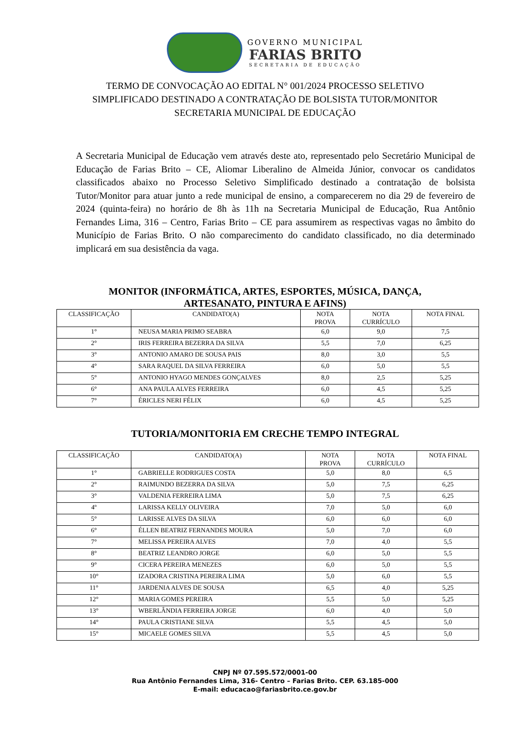GOVERNO MUNICIPAL
FARIAS BRITO
SECRETARIA DE EDUCAÇÃO
TERMO DE CONVOCAÇÃO AO EDITAL N° 001/2024 PROCESSO SELETIVO
SIMPLIFICADO DESTINADO A CONTRATAÇÃO DE BOLSISTA TUTOR/MONITOR
SECRETARIA MUNICIPAL DE EDUCAÇÃO
A Secretaria Municipal de Educação vem através deste ato, representado pelo Secretário Municipal de Educação de Farias Brito – CE, Aliomar Liberalino de Almeida Júnior, convocar os candidatos classificados abaixo no Processo Seletivo Simplificado destinado a contratação de bolsista Tutor/Monitor para atuar junto a rede municipal de ensino, a comparecerem no dia 29 de fevereiro de 2024 (quinta-feira) no horário de 8h às 11h na Secretaria Municipal de Educação, Rua Antônio Fernandes Lima, 316 – Centro, Farias Brito – CE para assumirem as respectivas vagas no âmbito do Município de Farias Brito. O não comparecimento do candidato classificado, no dia determinado implicará em sua desistência da vaga.
MONITOR (INFORMÁTICA, ARTES, ESPORTES, MÚSICA, DANÇA,
ARTESANATO, PINTURA E AFINS)
| CLASSIFICAÇÃO | CANDIDATO(A) | NOTA PROVA | NOTA CURRÍCULO | NOTA FINAL |
| --- | --- | --- | --- | --- |
| 1° | NEUSA MARIA PRIMO SEABRA | 6,0 | 9,0 | 7,5 |
| 2° | IRIS FERREIRA BEZERRA DA SILVA | 5,5 | 7,0 | 6,25 |
| 3° | ANTONIO AMARO DE SOUSA PAIS | 8,0 | 3,0 | 5,5 |
| 4° | SARA RAQUEL DA SILVA FERREIRA | 6,0 | 5,0 | 5,5 |
| 5° | ANTONIO HYAGO MENDES GONÇALVES | 8,0 | 2,5 | 5,25 |
| 6° | ANA PAULA ALVES FERREIRA | 6,0 | 4,5 | 5,25 |
| 7° | ÉRICLES NERI FÉLIX | 6,0 | 4,5 | 5,25 |
TUTORIA/MONITORIA EM CRECHE TEMPO INTEGRAL
| CLASSIFICAÇÃO | CANDIDATO(A) | NOTA PROVA | NOTA CURRÍCULO | NOTA FINAL |
| --- | --- | --- | --- | --- |
| 1° | GABRIELLE RODRIGUES COSTA | 5,0 | 8,0 | 6,5 |
| 2° | RAIMUNDO BEZERRA DA SILVA | 5,0 | 7,5 | 6,25 |
| 3° | VALDENIA FERREIRA LIMA | 5,0 | 7,5 | 6,25 |
| 4º | LARISSA KELLY OLIVEIRA | 7,0 | 5,0 | 6,0 |
| 5° | LARISSE ALVES DA SILVA | 6,0 | 6,0 | 6,0 |
| 6° | ÉLLEN BEATRIZ FERNANDES MOURA | 5,0 | 7,0 | 6,0 |
| 7° | MELISSA PEREIRA ALVES | 7,0 | 4,0 | 5,5 |
| 8° | BEATRIZ LEANDRO JORGE | 6,0 | 5,0 | 5,5 |
| 9° | CICERA PEREIRA MENEZES | 6,0 | 5,0 | 5,5 |
| 10° | IZADORA CRISTINA PEREIRA LIMA | 5,0 | 6,0 | 5,5 |
| 11° | JARDENIA ALVES DE SOUSA | 6,5 | 4,0 | 5,25 |
| 12° | MARIA GOMES PEREIRA | 5,5 | 5,0 | 5,25 |
| 13° | WBERLÂNDIA FERREIRA JORGE | 6,0 | 4,0 | 5,0 |
| 14° | PAULA CRISTIANE SILVA | 5,5 | 4,5 | 5,0 |
| 15° | MICAELE GOMES SILVA | 5,5 | 4,5 | 5,0 |
CNPJ Nº 07.595.572/0001-00
Rua Antônio Fernandes Lima, 316- Centro – Farias Brito. CEP. 63.185-000
E-mail: educacao@fariasbrito.ce.gov.br